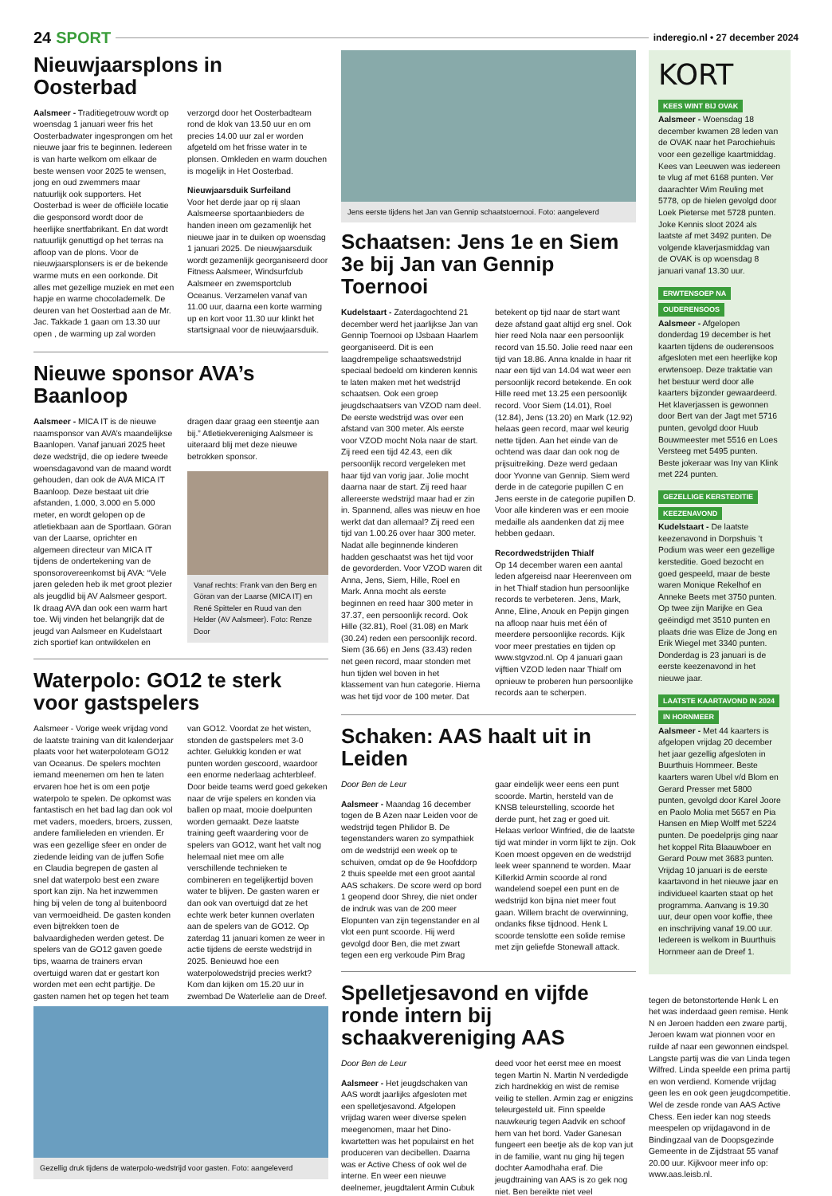24 SPORT inderegio.nl • 27 december 2024
Nieuwjaarsplons in Oosterbad
Aalsmeer - Traditiegetrouw wordt op woensdag 1 januari weer fris het Oosterbadwater ingesprongen om het nieuwe jaar fris te beginnen. Iedereen is van harte welkom om elkaar de beste wensen voor 2025 te wensen, jong en oud zwemmers maar natuurlijk ook supporters. Het Oosterbad is weer de officiële locatie die gesponsord wordt door de heerlijke snertfabrikant. En dat wordt natuurlijk genuttigd op het terras na afloop van de plons. Voor de nieuwjaarsplonsers is er de bekende warme muts en een oorkonde. Dit alles met gezellige muziek en met een hapje en warme chocolademelk. De deuren van het Oosterbad aan de Mr. Jac. Takkade 1 gaan om 13.30 uur open , de warming up zal worden verzorgd door het Oosterbadteam rond de klok van 13.50 uur en om precies 14.00 uur zal er worden afgeteld om het frisse water in te plonsen. Omkleden en warm douchen is mogelijk in Het Oosterbad.
Nieuwjaarsduik Surfeiland
Voor het derde jaar op rij slaan Aalsmeerse sportaanbieders de handen ineen om gezamenlijk het nieuwe jaar in te duiken op woensdag 1 januari 2025. De nieuwjaarsduik wordt gezamenlijk georganiseerd door Fitness Aalsmeer, Windsurfclub Aalsmeer en zwemsportclub Oceanus. Verzamelen vanaf van 11.00 uur, daarna een korte warming up en kort voor 11.30 uur klinkt het startsignaal voor de nieuwjaarsduik.
Nieuwe sponsor AVA’s Baanloop
Aalsmeer - MICA IT is de nieuwe naamsponsor van AVA’s maandelijkse Baanlopen. Vanaf januari 2025 heet deze wedstrijd, die op iedere tweede woensdagavond van de maand wordt gehouden, dan ook de AVA MICA IT Baanloop. Deze bestaat uit drie afstanden, 1.000, 3.000 en 5.000 meter, en wordt gelopen op de atletiekbaan aan de Sportlaan. Göran van der Laarse, oprichter en algemeen directeur van MICA IT tijdens de ondertekening van de sponsorovereenkomst bij AVA: “Vele jaren geleden heb ik met groot plezier als jeugdlid bij AV Aalsmeer gesport. Ik draag AVA dan ook een warm hart toe. Wij vinden het belangrijk dat de jeugd van Aalsmeer en Kudelstaart zich sportief kan ontwikkelen en dragen daar graag een steentje aan bij.” Atletiekvereniging Aalsmeer is uiteraard blij met deze nieuwe betrokken sponsor.
Vanaf rechts: Frank van den Berg en Göran van der Laarse (MICA IT) en René Spitteler en Ruud van den Helder (AV Aalsmeer). Foto: Renze Door
Waterpolo: GO12 te sterk voor gastspelers
Aalsmeer - Vorige week vrijdag vond de laatste training van dit kalenderjaar plaats voor het waterpoloteam GO12 van Oceanus. De spelers mochten iemand meenemen om hen te laten ervaren hoe het is om een potje waterpolo te spelen. De opkomst was fantastisch en het bad lag dan ook vol met vaders, moeders, broers, zussen, andere familieleden en vrienden. Er was een gezellige sfeer en onder de ziedende leiding van de juffen Sofie en Claudia begrepen de gasten al snel dat waterpolo best een zware sport kan zijn. Na het inzwemmen hing bij velen de tong al buitenboord van vermoeidheid. De gasten konden even bijtrekken toen de balvaardigheden werden getest. De spelers van de GO12 gaven goede tips, waarna de trainers ervan overtuigd waren dat er gestart kon worden met een echt partijtje. De gasten namen het op tegen het team van GO12. Voordat ze het wisten, stonden de gastspelers met 3-0 achter. Gelukkig konden er wat punten worden gescoord, waardoor een enorme nederlaag achterbleef. Door beide teams werd goed gekeken naar de vrije spelers en konden via ballen op maat, mooie doelpunten worden gemaakt. Deze laatste training geeft waardering voor de spelers van GO12, want het valt nog helemaal niet mee om alle verschillende technieken te combineren en tegelijkertijd boven water te blijven. De gasten waren er dan ook van overtuigd dat ze het echte werk beter kunnen overlaten aan de spelers van de GO12. Op zaterdag 11 januari komen ze weer in actie tijdens de eerste wedstrijd in 2025. Benieuwd hoe een waterpolowedstrijd precies werkt? Kom dan kijken om 15.20 uur in zwembad De Waterlelie aan de Dreef.
Gezellig druk tijdens de waterpolo-wedstrijd voor gasten. Foto: aangeleverd
Jens eerste tijdens het Jan van Gennip schaatstoernooi. Foto: aangeleverd
Schaatsen: Jens 1e en Siem 3e bij Jan van Gennip Toernooi
Kudelstaart - Zaterdagochtend 21 december werd het jaarlijkse Jan van Gennip Toernooi op IJsbaan Haarlem georganiseerd. Dit is een laagdrempelige schaatswedstrijd speciaal bedoeld om kinderen kennis te laten maken met het wedstrijd schaatsen. Ook een groep jeugdschaatsers van VZOD nam deel. De eerste wedstrijd was over een afstand van 300 meter. Als eerste voor VZOD mocht Nola naar de start. Zij reed een tijd 42.43, een dik persoonlijk record vergeleken met haar tijd van vorig jaar. Jolie mocht daarna naar de start. Zij reed haar allereerste wedstrijd maar had er zin in. Spannend, alles was nieuw en hoe werkt dat dan allemaal? Zij reed een tijd van 1.00.26 over haar 300 meter. Nadat alle beginnende kinderen hadden geschaatst was het tijd voor de gevorderden. Voor VZOD waren dit Anna, Jens, Siem, Hille, Roel en Mark. Anna mocht als eerste beginnen en reed haar 300 meter in 37.37, een persoonlijk record. Ook Hille (32.81), Roel (31.08) en Mark (30.24) reden een persoonlijk record. Siem (36.66) en Jens (33.43) reden net geen record, maar stonden met hun tijden wel boven in het klassement van hun categorie. Hierna was het tijd voor de 100 meter. Dat betekent op tijd naar de start want deze afstand gaat altijd erg snel. Ook hier reed Nola naar een persoonlijk record van 15.50. Jolie reed naar een tijd van 18.86. Anna knalde in haar rit naar een tijd van 14.04 wat weer een persoonlijk record betekende. En ook Hille reed met 13.25 een persoonlijk record. Voor Siem (14.01), Roel (12.84), Jens (13.20) en Mark (12.92) helaas geen record, maar wel keurig nette tijden. Aan het einde van de ochtend was daar dan ook nog de prijsuitreiking. Deze werd gedaan door Yvonne van Gennip. Siem werd derde in de categorie pupillen C en Jens eerste in de categorie pupillen D. Voor alle kinderen was er een mooie medaille als aandenken dat zij mee hebben gedaan.
Recordwedstrijden Thialf
Op 14 december waren een aantal leden afgereisd naar Heerenveen om in het Thialf stadion hun persoonlijke records te verbeteren. Jens, Mark, Anne, Eline, Anouk en Pepijn gingen na afloop naar huis met één of meerdere persoonlijke records. Kijk voor meer prestaties en tijden op www.stgvzod.nl. Op 4 januari gaan vijftien VZOD leden naar Thialf om opnieuw te proberen hun persoonlijke records aan te scherpen.
Schaken: AAS haalt uit in Leiden
Door Ben de Leur
Aalsmeer - Maandag 16 december togen de B Azen naar Leiden voor de wedstrijd tegen Philidor B. De tegenstanders waren zo sympathiek om de wedstrijd een week op te schuiven, omdat op de 9e Hoofddorp 2 thuis speelde met een groot aantal AAS schakers. De score werd op bord 1 geopend door Shrey, die niet onder de indruk was van de 200 meer Elopunten van zijn tegenstander en al vlot een punt scoorde. Hij werd gevolgd door Ben, die met zwart tegen een erg verkoude Pim Brag gaar eindelijk weer eens een punt scoorde. Martin, hersteld van de KNSB teleurstelling, scoorde het derde punt, het zag er goed uit. Helaas verloor Winfried, die de laatste tijd wat minder in vorm lijkt te zijn. Ook Koen moest opgeven en de wedstrijd leek weer spannend te worden. Maar Killerkid Armin scoorde al rond wandelend soepel een punt en de wedstrijd kon bijna niet meer fout gaan. Willem bracht de overwinning, ondanks fikse tijdnood. Henk L scoorde tenslotte een solide remise met zijn geliefde Stonewall attack.
Spelletjesavond en vijfde ronde intern bij schaakvereniging AAS
Door Ben de Leur
Aalsmeer - Het jeugdschaken van AAS wordt jaarlijks afgesloten met een spelletjesavond. Afgelopen vrijdag waren weer diverse spelen meegenomen, maar het Dino-kwartetten was het populairst en het produceren van decibellen. Daarna was er Active Chess of ook wel de interne. En weer een nieuwe deelnemer, jeugdtalent Armin Cubuk deed voor het eerst mee en moest tegen Martin N. Martin N verdedigde zich hardnekkig en wist de remise veilig te stellen. Armin zag er enigzins teleurgesteld uit. Finn speelde nauwkeurig tegen Aadvik en schoof hem van het bord. Vader Ganesan fungeert een beetje als de kop van jut in de familie, want nu ging hij tegen dochter Aamodhaha eraf. Die jeugdtraining van AAS is zo gek nog niet. Ben bereikte niet veel
KORT
KEES WINT BIJ OVAK
Aalsmeer - Woensdag 18 december kwamen 28 leden van de OVAK naar het Parochiehuis voor een gezellige kaartmiddag. Kees van Leeuwen was iedereen te vlug af met 6168 punten. Ver daarachter Wim Reuling met 5778, op de hielen gevolgd door Loek Pieterse met 5728 punten. Joke Kennis sloot 2024 als laatste af met 3492 punten. De volgende klaverjasmiddag van de OVAK is op woensdag 8 januari vanaf 13.30 uur.
ERWTENSOEP NA
OUDERENSOOS
Aalsmeer - Afgelopen donderdag 19 december is het kaarten tijdens de ouderensoos afgesloten met een heerlijke kop erwtensoep. Deze traktatie van het bestuur werd door alle kaarters bijzonder gewaardeerd. Het klaverjassen is gewonnen door Bert van der Jagt met 5716 punten, gevolgd door Huub Bouwmeester met 5516 en Loes Versteeg met 5495 punten. Beste jokeraar was Iny van Klink met 224 punten.
GEZELLIGE KERSTEDITIE
KEEZENAVOND
Kudelstaart - De laatste keezenavond in Dorpshuis ’t Podium was weer een gezellige kersteditie. Goed bezocht en goed gespeeld, maar de beste waren Monique Rekelhof en Anneke Beets met 3750 punten. Op twee zijn Marijke en Gea geëindigd met 3510 punten en plaats drie was Elize de Jong en Erik Wiegel met 3340 punten. Donderdag is 23 januari is de eerste keezenavond in het nieuwe jaar.
LAATSTE KAARTAVOND IN 2024
IN HORNMEER
Aalsmeer - Met 44 kaarters is afgelopen vrijdag 20 december het jaar gezellig afgesloten in Buurthuis Hornmeer. Beste kaarters waren Ubel v/d Blom en Gerard Presser met 5800 punten, gevolgd door Karel Joore en Paolo Molia met 5657 en Pia Hansen en Miep Wolff met 5224 punten. De poedelprijs ging naar het koppel Rita Blaauwboer en Gerard Pouw met 3683 punten. Vrijdag 10 januari is de eerste kaartavond in het nieuwe jaar en individueel kaarten staat op het programma. Aanvang is 19.30 uur, deur open voor koffie, thee en inschrijving vanaf 19.00 uur. Iedereen is welkom in Buurthuis Hornmeer aan de Dreef 1.
tegen de betonstortende Henk L en het was inderdaad geen remise. Henk N en Jeroen hadden een zware partij, Jeroen kwam wat pionnen voor en ruilde af naar een gewonnen eindspel. Langste partij was die van Linda tegen Wilfred. Linda speelde een prima partij en won verdiend. Komende vrijdag geen les en ook geen jeugdcompetitie. Wel de zesde ronde van AAS Active Chess. Een ieder kan nog steeds meespelen op vrijdagavond in de Bindingzaal van de Doopsgezinde Gemeente in de Zijdstraat 55 vanaf 20.00 uur. Kijkvoor meer info op: www.aas.leisb.nl.